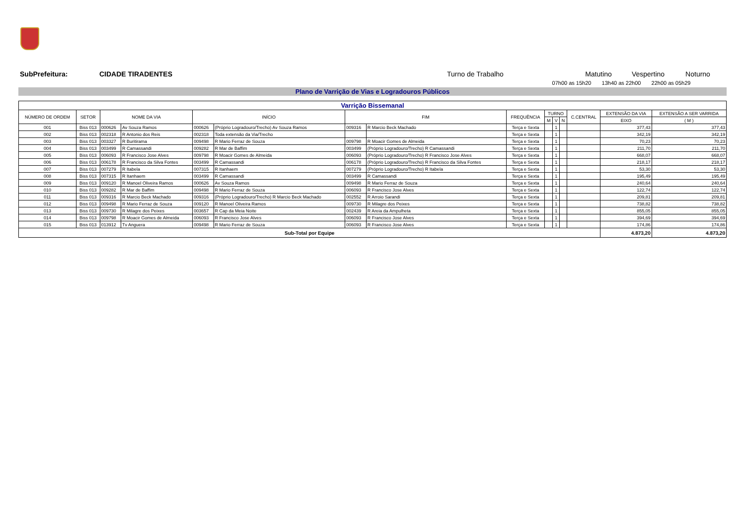SubPrefeitura: CIDADE TIRADENTES Turno de Trabalho Matutino Vespertino Noturno
07h00 as 15h20 13h40 as 22h00 22h00 as 05h29
Plano de Varrição de Vias e Logradouros Públicos
| Varrição Bissemanal | | | | | | | | | | | | | | |
| NÚMERO DE ORDEM | SETOR | NOME DA VIA | | INÍCIO | | FIM | | FREQUÊNCIA | TURNO | | | C.CENTRAL | EXTENSÃO DA VIA | EXTENSÃO A SER VARRIDA |
| | | | | | | | | | M | V | N | | EIXO | ( M ) |
| 001 | Biss 013 | 000626 | Av Souza Ramos | 000626 | (Próprio Logradouro/Trecho) Av Souza Ramos | 009316 | R Marcio Beck Machado | Terça e Sexta | | 1 | | | 377,43 | 377,43 |
| 002 | Biss 013 | 002318 | R Antonio dos Reis | 002318 | Toda extensão da Via/Trecho | | | Terça e Sexta | | 1 | | | 342,19 | 342,19 |
| 003 | Biss 013 | 003327 | R Buritirama | 009498 | R Mario Ferraz de Souza | 009798 | R Moacir Gomes de Almeida | Terça e Sexta | | 1 | | | 70,23 | 70,23 |
| 004 | Biss 013 | 003499 | R Camassandi | 009282 | R Mar de Baffim | 003499 | (Próprio Logradouro/Trecho) R Camassandi | Terça e Sexta | | 1 | | | 211,70 | 211,70 |
| 005 | Biss 013 | 006093 | R Francisco Jose Alves | 009798 | R Moacir Gomes de Almeida | 006093 | (Próprio Logradouro/Trecho) R Francisco Jose Alves | Terça e Sexta | | 1 | | | 668,07 | 668,07 |
| 006 | Biss 013 | 006178 | R Francisco da Silva Fontes | 003499 | R Camassandi | 006178 | (Próprio Logradouro/Trecho) R Francisco da Silva Fontes | Terça e Sexta | | 1 | | | 218,17 | 218,17 |
| 007 | Biss 013 | 007279 | R Itabela | 007315 | R Itanhaem | 007279 | (Próprio Logradouro/Trecho) R Itabela | Terça e Sexta | | 1 | | | 53,30 | 53,30 |
| 008 | Biss 013 | 007315 | R Itanhaem | 003499 | R Camassandi | 003499 | R Camassandi | Terça e Sexta | | 1 | | | 195,49 | 195,49 |
| 009 | Biss 013 | 009120 | R Manoel Oliveira Ramos | 000626 | Av Souza Ramos | 009498 | R Mario Ferraz de Souza | Terça e Sexta | | 1 | | | 240,64 | 240,64 |
| 010 | Biss 013 | 009282 | R Mar de Baffim | 009498 | R Mario Ferraz de Souza | 006093 | R Francisco Jose Alves | Terça e Sexta | | 1 | | | 122,74 | 122,74 |
| 011 | Biss 013 | 009316 | R Marcio Beck Machado | 009316 | (Próprio Logradouro/Trecho) R Marcio Beck Machado | 002552 | R Arroio Sarandi | Terça e Sexta | | 1 | | | 209,81 | 209,81 |
| 012 | Biss 013 | 009498 | R Mario Ferraz de Souza | 009120 | R Manoel Oliveira Ramos | 009730 | R Milagre dos Peixes | Terça e Sexta | | 1 | | | 738,82 | 738,82 |
| 013 | Biss 013 | 009730 | R Milagre dos Peixes | 003657 | R Cap da Meia Noite | 002439 | R Areia da Ampulheta | Terça e Sexta | | 1 | | | 855,05 | 855,05 |
| 014 | Biss 013 | 009798 | R Moacir Gomes de Almeida | 006093 | R Francisco Jose Alves | 006093 | R Francisco Jose Alves | Terça e Sexta | | 1 | | | 394,69 | 394,69 |
| 015 | Biss 013 | 013912 | Tv Anguera | 009498 | R Mario Ferraz de Souza | 006093 | R Francisco Jose Alves | Terça e Sexta | | 1 | | | 174,86 | 174,86 |
| Sub-Total por Equipe | | | | | | | | | | | | | 4.873,20 | 4.873,20 |